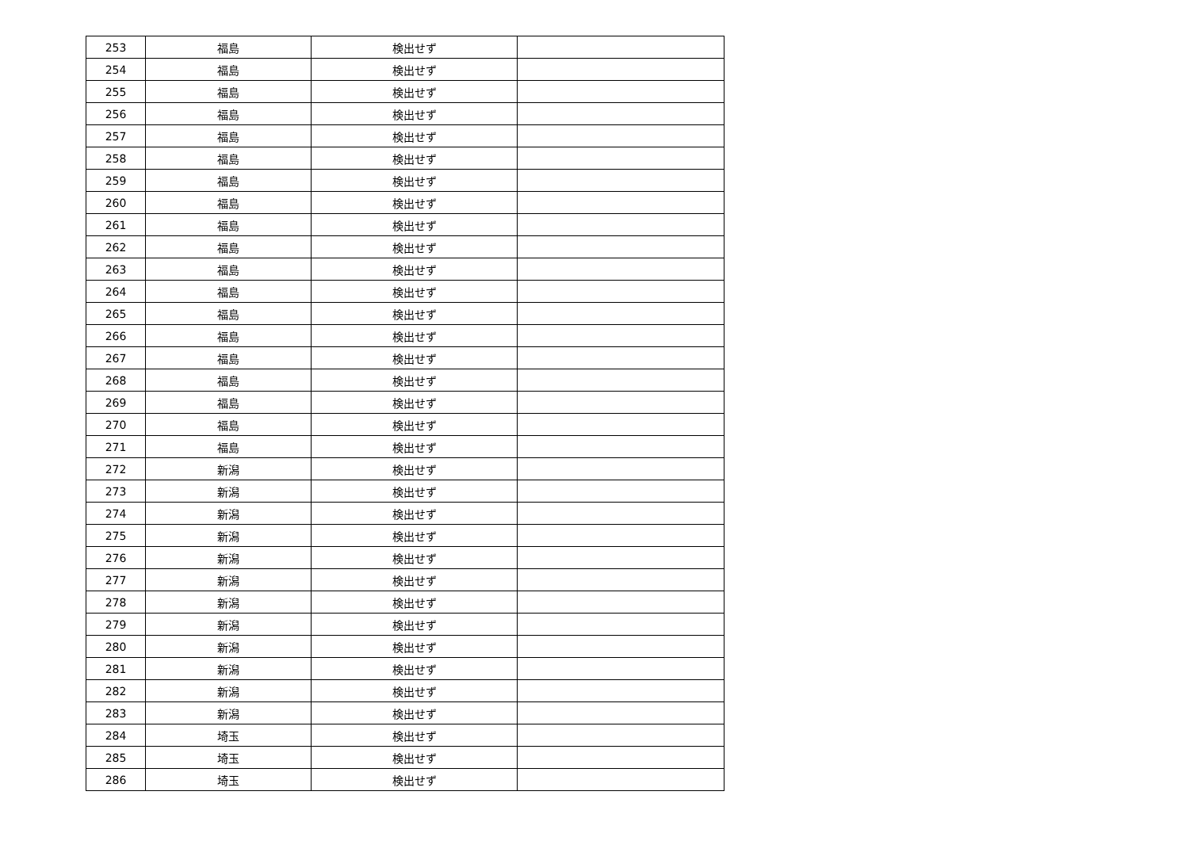| 253 | 福島 | 検出せず | |
| 254 | 福島 | 検出せず | |
| 255 | 福島 | 検出せず | |
| 256 | 福島 | 検出せず | |
| 257 | 福島 | 検出せず | |
| 258 | 福島 | 検出せず | |
| 259 | 福島 | 検出せず | |
| 260 | 福島 | 検出せず | |
| 261 | 福島 | 検出せず | |
| 262 | 福島 | 検出せず | |
| 263 | 福島 | 検出せず | |
| 264 | 福島 | 検出せず | |
| 265 | 福島 | 検出せず | |
| 266 | 福島 | 検出せず | |
| 267 | 福島 | 検出せず | |
| 268 | 福島 | 検出せず | |
| 269 | 福島 | 検出せず | |
| 270 | 福島 | 検出せず | |
| 271 | 福島 | 検出せず | |
| 272 | 新潟 | 検出せず | |
| 273 | 新潟 | 検出せず | |
| 274 | 新潟 | 検出せず | |
| 275 | 新潟 | 検出せず | |
| 276 | 新潟 | 検出せず | |
| 277 | 新潟 | 検出せず | |
| 278 | 新潟 | 検出せず | |
| 279 | 新潟 | 検出せず | |
| 280 | 新潟 | 検出せず | |
| 281 | 新潟 | 検出せず | |
| 282 | 新潟 | 検出せず | |
| 283 | 新潟 | 検出せず | |
| 284 | 埼玉 | 検出せず | |
| 285 | 埼玉 | 検出せず | |
| 286 | 埼玉 | 検出せず | |